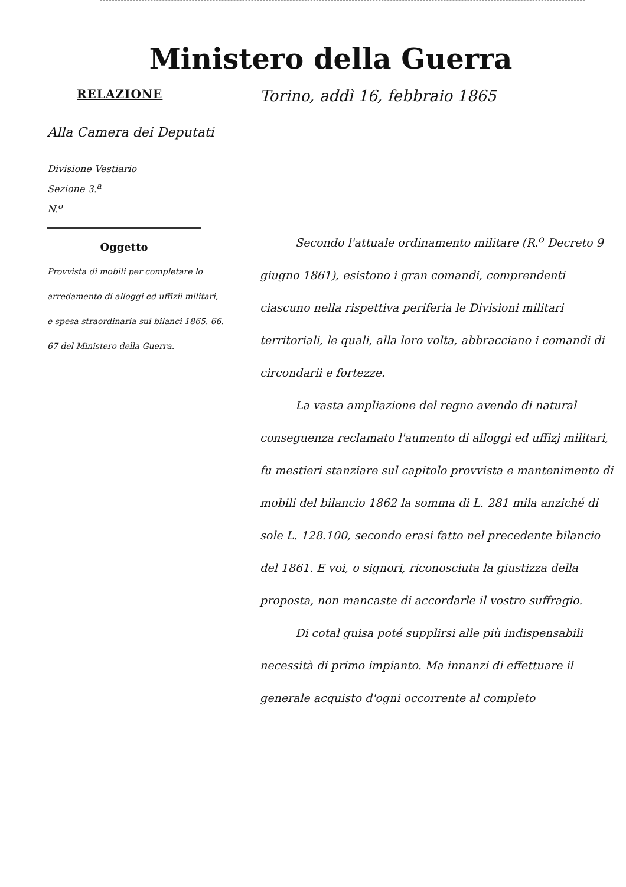Ministero della Guerra
RELAZIONE
Alla Camera dei Deputati
Divisione Vestiario
Sezione 3.<sup>a</sup>
N.<sup>o</sup>
Oggetto
Provvista di mobili per completare lo arredamento di alloggi ed uffizii militari, e spesa straordinaria sui bilanci 1865. 66. 67 del Ministero della Guerra.
Torino, addì 16, febbraio 1865
Secondo l'attuale ordinamento militare (R.<sup>o</sup> Decreto 9 giugno 1861), esistono i gran comandi, comprendenti ciascuno nella rispettiva periferia le Divisioni militari territoriali, le quali, alla loro volta, abbracciano i comandi di circondarii e fortezze.
La vasta ampliazione del regno avendo di natural conseguenza reclamato l'aumento di alloggi ed uffizj militari, fu mestieri stanziare sul capitolo provvista e mantenimento di mobili del bilancio 1862 la somma di L. 281 mila anziché di sole L. 128.100, secondo erasi fatto nel precedente bilancio del 1861. E voi, o signori, riconosciuta la giustizza della proposta, non mancaste di accordarle il vostro suffragio.
Di cotal guisa poté supplirsi alle più indispensabili necessità di primo impianto. Ma innanzi di effettuare il generale acquisto d'ogni occorrente al completo